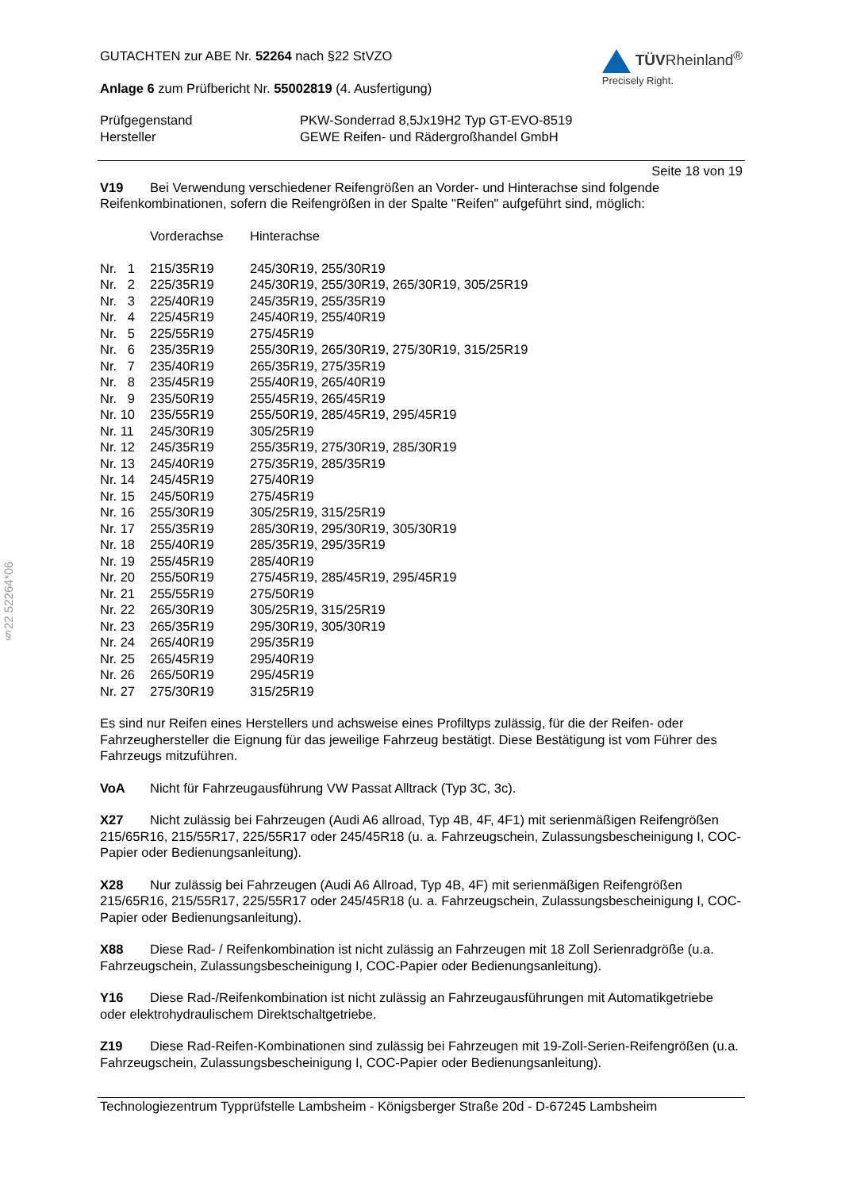§22 52264*06
GUTACHTEN zur ABE Nr. 52264 nach §22 StVZO
Anlage 6 zum Prüfbericht Nr. 55002819 (4. Ausfertigung)
TÜVRheinland<sup>®</sup>
Precisely Right.
| Prüfgegenstand | PKW-Sonderrad 8,5Jx19H2 Typ GT-EVO-8519 |
| Hersteller | GEWE Reifen- und Rädergroßhandel GmbH |
Seite 18 von 19
V19 Bei Verwendung verschiedener Reifengrößen an Vorder- und Hinterachse sind folgende Reifenkombinationen, sofern die Reifengrößen in der Spalte "Reifen" aufgeführt sind, möglich:
| | Vorderachse | Hinterachse |
| Nr. 1 | 215/35R19 | 245/30R19, 255/30R19 |
| Nr. 2 | 225/35R19 | 245/30R19, 255/30R19, 265/30R19, 305/25R19 |
| Nr. 3 | 225/40R19 | 245/35R19, 255/35R19 |
| Nr. 4 | 225/45R19 | 245/40R19, 255/40R19 |
| Nr. 5 | 225/55R19 | 275/45R19 |
| Nr. 6 | 235/35R19 | 255/30R19, 265/30R19, 275/30R19, 315/25R19 |
| Nr. 7 | 235/40R19 | 265/35R19, 275/35R19 |
| Nr. 8 | 235/45R19 | 255/40R19, 265/40R19 |
| Nr. 9 | 235/50R19 | 255/45R19, 265/45R19 |
| Nr. 10 | 235/55R19 | 255/50R19, 285/45R19, 295/45R19 |
| Nr. 11 | 245/30R19 | 305/25R19 |
| Nr. 12 | 245/35R19 | 255/35R19, 275/30R19, 285/30R19 |
| Nr. 13 | 245/40R19 | 275/35R19, 285/35R19 |
| Nr. 14 | 245/45R19 | 275/40R19 |
| Nr. 15 | 245/50R19 | 275/45R19 |
| Nr. 16 | 255/30R19 | 305/25R19, 315/25R19 |
| Nr. 17 | 255/35R19 | 285/30R19, 295/30R19, 305/30R19 |
| Nr. 18 | 255/40R19 | 285/35R19, 295/35R19 |
| Nr. 19 | 255/45R19 | 285/40R19 |
| Nr. 20 | 255/50R19 | 275/45R19, 285/45R19, 295/45R19 |
| Nr. 21 | 255/55R19 | 275/50R19 |
| Nr. 22 | 265/30R19 | 305/25R19, 315/25R19 |
| Nr. 23 | 265/35R19 | 295/30R19, 305/30R19 |
| Nr. 24 | 265/40R19 | 295/35R19 |
| Nr. 25 | 265/45R19 | 295/40R19 |
| Nr. 26 | 265/50R19 | 295/45R19 |
| Nr. 27 | 275/30R19 | 315/25R19 |
Es sind nur Reifen eines Herstellers und achsweise eines Profiltyps zulässig, für die der Reifen- oder Fahrzeughersteller die Eignung für das jeweilige Fahrzeug bestätigt. Diese Bestätigung ist vom Führer des Fahrzeugs mitzuführen.
VoA Nicht für Fahrzeugausführung VW Passat Alltrack (Typ 3C, 3c).
X27 Nicht zulässig bei Fahrzeugen (Audi A6 allroad, Typ 4B, 4F, 4F1) mit serienmäßigen Reifengrößen 215/65R16, 215/55R17, 225/55R17 oder 245/45R18 (u. a. Fahrzeugschein, Zulassungsbescheinigung I, COC-Papier oder Bedienungsanleitung).
X28 Nur zulässig bei Fahrzeugen (Audi A6 Allroad, Typ 4B, 4F) mit serienmäßigen Reifengrößen 215/65R16, 215/55R17, 225/55R17 oder 245/45R18 (u. a. Fahrzeugschein, Zulassungsbescheinigung I, COC-Papier oder Bedienungsanleitung).
X88 Diese Rad- / Reifenkombination ist nicht zulässig an Fahrzeugen mit 18 Zoll Serienradgröße (u.a. Fahrzeugschein, Zulassungsbescheinigung I, COC-Papier oder Bedienungsanleitung).
Y16 Diese Rad-/Reifenkombination ist nicht zulässig an Fahrzeugausführungen mit Automatikgetriebe oder elektrohydraulischem Direktschaltgetriebe.
Z19 Diese Rad-Reifen-Kombinationen sind zulässig bei Fahrzeugen mit 19-Zoll-Serien-Reifengrößen (u.a. Fahrzeugschein, Zulassungsbescheinigung I, COC-Papier oder Bedienungsanleitung).
Technologiezentrum Typprüfstelle Lambsheim - Königsberger Straße 20d - D-67245 Lambsheim